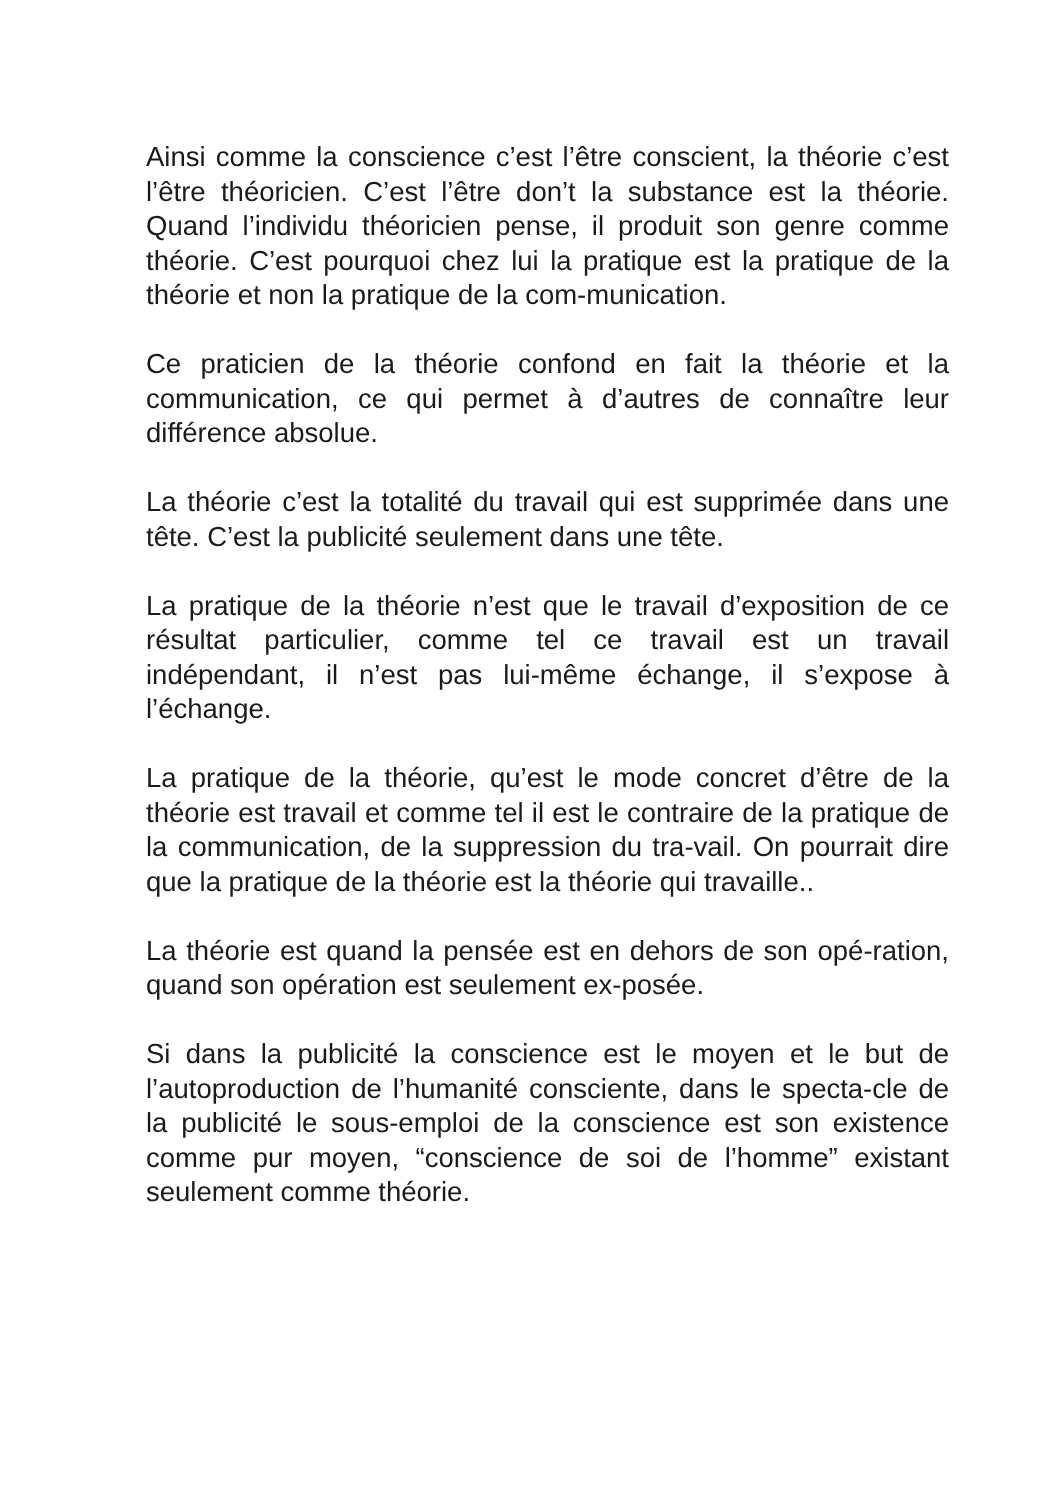Ainsi comme la conscience c’est l’être conscient, la théorie c’est l’être théoricien. C’est l’être don’t la substance est la théorie. Quand l’individu théoricien pense, il produit son genre comme théorie. C’est pourquoi chez lui la pratique est la pratique de la théorie et non la pratique de la com-munication.
Ce praticien de la théorie confond en fait la théorie et la communication, ce qui permet à d’autres de connaître leur différence absolue.
La théorie c’est la totalité du travail qui est supprimée dans une tête. C’est la publicité seulement dans une tête.
La pratique de la théorie n’est que le travail d’exposition de ce résultat particulier, comme tel ce travail est un travail indépendant, il n’est pas lui-même échange, il s’expose à l’échange.
La pratique de la théorie, qu’est le mode concret d’être de la théorie est travail et comme tel il est le contraire de la pratique de la communication, de la suppression du tra-vail. On pourrait dire que la pratique de la théorie est la théorie qui travaille..
La théorie est quand la pensée est en dehors de son opé-ration, quand son opération est seulement ex-posée.
Si dans la publicité la conscience est le moyen et le but de l’autoproduction de l’humanité consciente, dans le specta-cle de la publicité le sous-emploi de la conscience est son existence comme pur moyen, “conscience de soi de l’homme” existant seulement comme théorie.